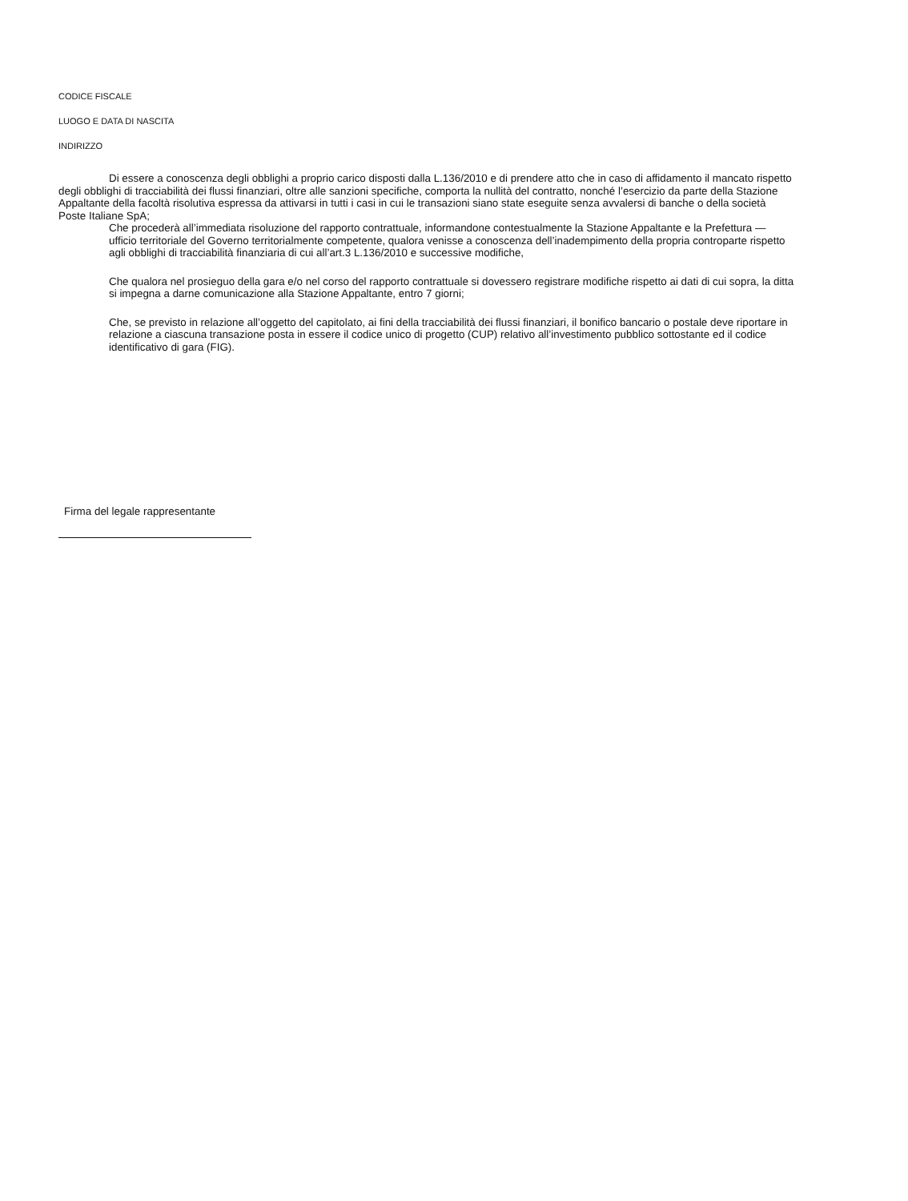CODICE FISCALE
LUOGO E DATA DI NASCITA
INDIRIZZO
Di essere a conoscenza degli obblighi a proprio carico disposti dalla L.136/2010 e di prendere atto che in caso di affidamento il mancato rispetto degli obblighi di tracciabilità dei flussi finanziari, oltre alle sanzioni specifiche, comporta la nullità del contratto, nonché l’esercizio da parte della Stazione Appaltante della facoltà risolutiva espressa da attivarsi in tutti i casi in cui le transazioni siano state eseguite senza avvalersi di banche o della società Poste Italiane SpA;
Che procederà all’immediata risoluzione del rapporto contrattuale, informandone contestualmente la Stazione Appaltante e la Prefettura — ufficio territoriale del Governo territorialmente competente, qualora venisse a conoscenza dell’inadempimento della propria controparte rispetto agli obblighi di tracciabilità finanziaria di cui all’art.3 L.136/2010 e successive modifiche,
Che qualora nel prosieguo della gara e/o nel corso del rapporto contrattuale si dovessero registrare modifiche rispetto ai dati di cui sopra, la ditta si impegna a darne comunicazione alla Stazione Appaltante, entro 7 giorni;
Che, se previsto in relazione all’oggetto del capitolato, ai fini della tracciabilità dei flussi finanziari, il bonifico bancario o postale deve riportare in relazione a ciascuna transazione posta in essere il codice unico di progetto (CUP) relativo all’investimento pubblico sottostante ed il codice identificativo di gara (FIG).
Firma del legale rappresentante